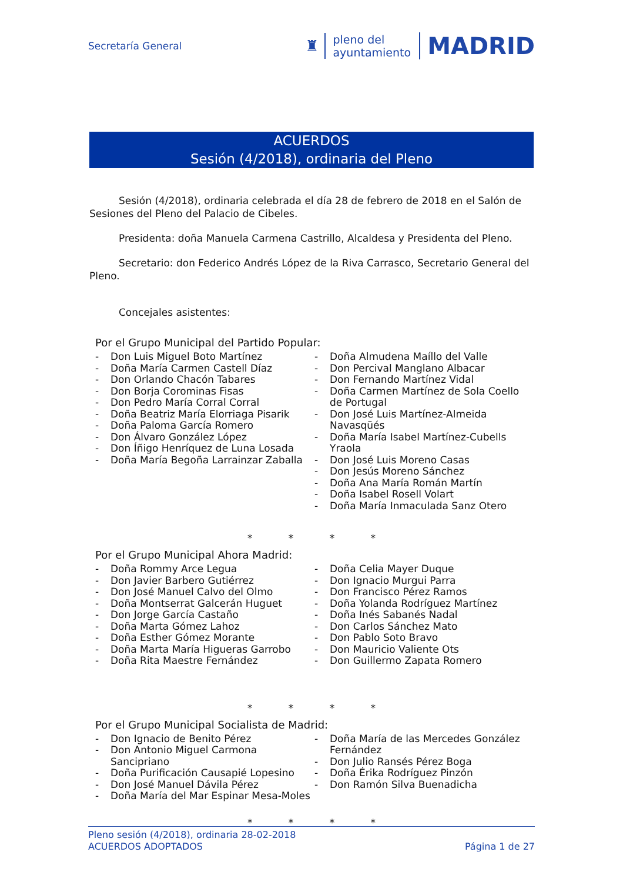Secretaría General
♜
pleno del
ayuntamiento
MADRID
ACUERDOS
Sesión (4/2018), ordinaria del Pleno
Sesión (4/2018), ordinaria celebrada el día 28 de febrero de 2018 en el Salón de Sesiones del Pleno del Palacio de Cibeles.
Presidenta: doña Manuela Carmena Castrillo, Alcaldesa y Presidenta del Pleno.
Secretario: don Federico Andrés López de la Riva Carrasco, Secretario General del Pleno.
Concejales asistentes:
Por el Grupo Municipal del Partido Popular:
- Don Luis Miguel Boto Martínez
- Doña María Carmen Castell Díaz
- Don Orlando Chacón Tabares
- Don Borja Corominas Fisas
- Don Pedro María Corral Corral
- Doña Beatriz María Elorriaga Pisarik
- Doña Paloma García Romero
- Don Álvaro González López
- Don Íñigo Henríquez de Luna Losada
- Doña María Begoña Larrainzar Zaballa
- Doña Almudena Maíllo del Valle
- Don Percival Manglano Albacar
- Don Fernando Martínez Vidal
- Doña Carmen Martínez de Sola Coello de Portugal
- Don José Luis Martínez-Almeida Navasqüés
- Doña María Isabel Martínez-Cubells Yraola
- Don José Luis Moreno Casas
- Don Jesús Moreno Sánchez
- Doña Ana María Román Martín
- Doña Isabel Rosell Volart
- Doña María Inmaculada Sanz Otero
* * * *
Por el Grupo Municipal Ahora Madrid:
- Doña Rommy Arce Legua
- Don Javier Barbero Gutiérrez
- Don José Manuel Calvo del Olmo
- Doña Montserrat Galcerán Huguet
- Don Jorge García Castaño
- Doña Marta Gómez Lahoz
- Doña Esther Gómez Morante
- Doña Marta María Higueras Garrobo
- Doña Rita Maestre Fernández
- Doña Celia Mayer Duque
- Don Ignacio Murgui Parra
- Don Francisco Pérez Ramos
- Doña Yolanda Rodríguez Martínez
- Doña Inés Sabanés Nadal
- Don Carlos Sánchez Mato
- Don Pablo Soto Bravo
- Don Mauricio Valiente Ots
- Don Guillermo Zapata Romero
* * * *
Por el Grupo Municipal Socialista de Madrid:
- Don Ignacio de Benito Pérez
- Don Antonio Miguel Carmona Sancipriano
- Doña Purificación Causapié Lopesino
- Don José Manuel Dávila Pérez
- Doña María del Mar Espinar Mesa-Moles
- Doña María de las Mercedes González Fernández
- Don Julio Ransés Pérez Boga
- Doña Érika Rodríguez Pinzón
- Don Ramón Silva Buenadicha
* * * *
Pleno sesión (4/2018), ordinaria 28-02-2018
ACUERDOS ADOPTADOS
Página 1 de 27